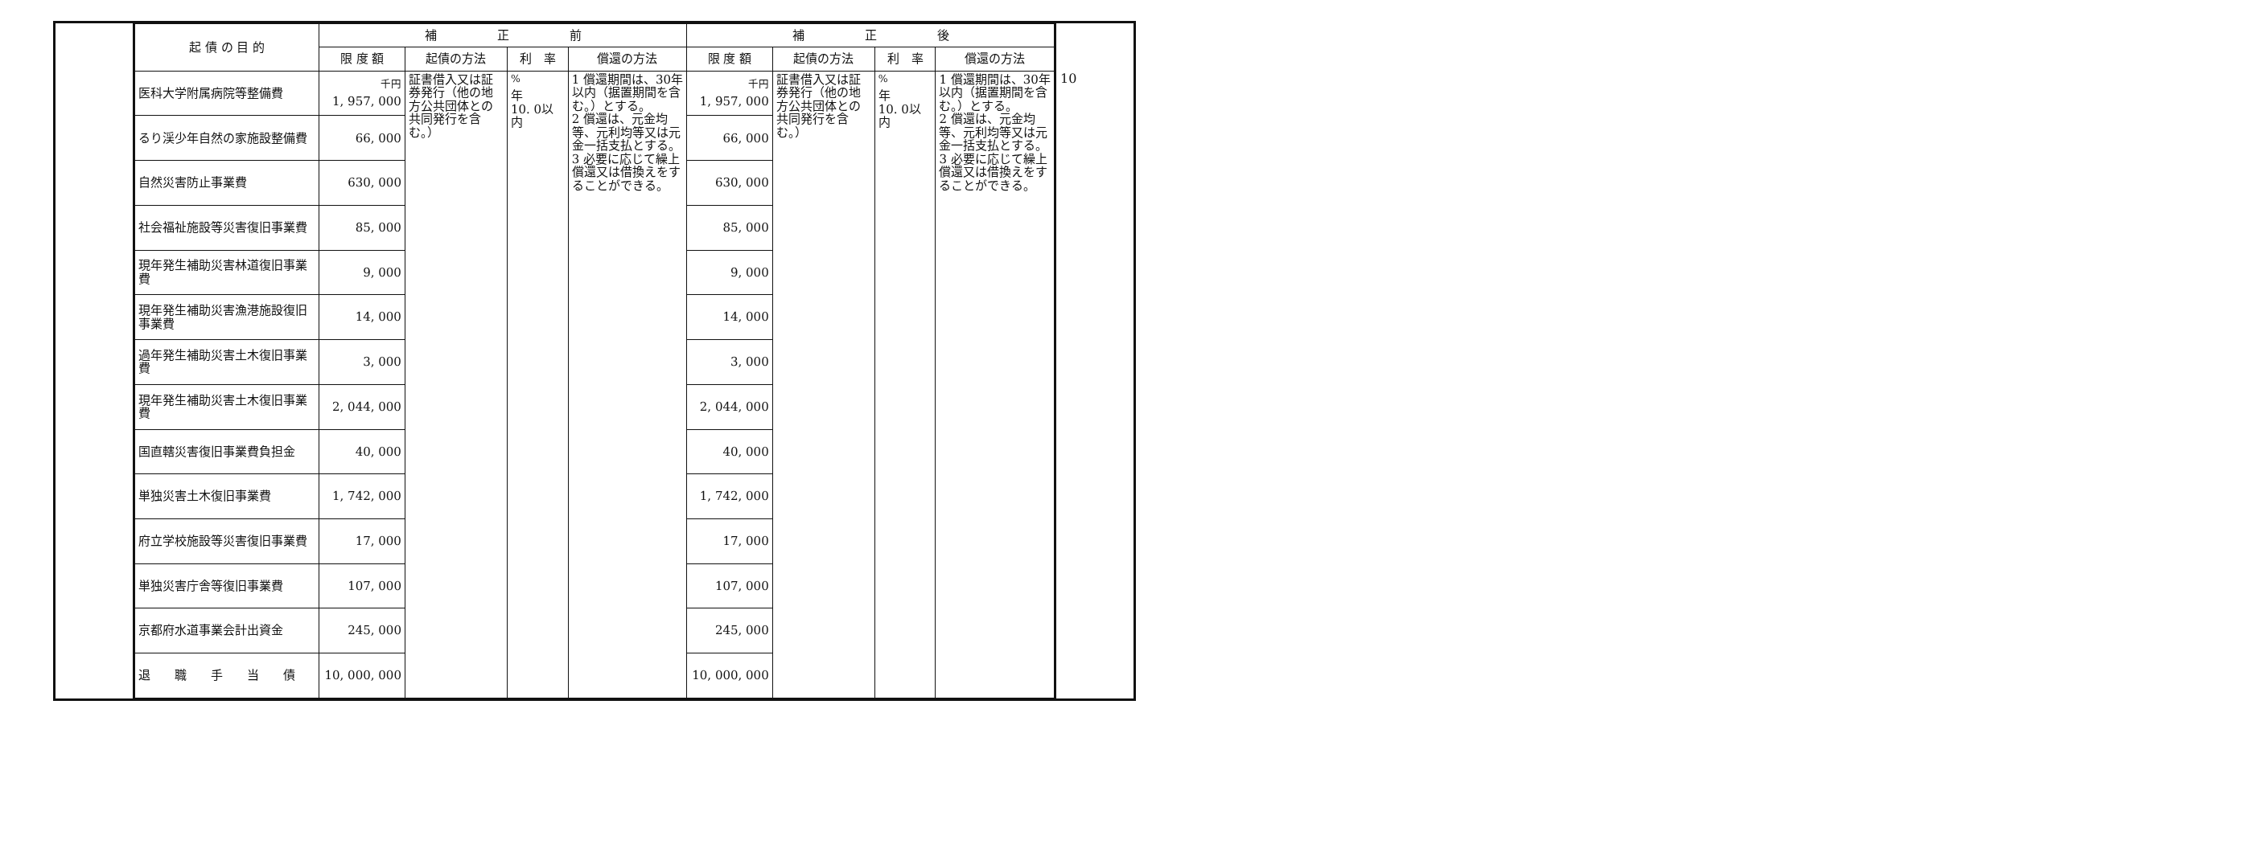10
| 起 債 の 目 的 | 補 正 前 | | | | 補 正 後 | | | |
| --- | --- | --- | --- | --- | --- | --- | --- | --- |
| | 限 度 額 | 起債の方法 | 利 率 | 償還の方法 | 限 度 額 | 起債の方法 | 利 率 | 償還の方法 |
| 医科大学附属病院等整備費 | <sup>千円</sup> 1, 957, 000 | 証書借入又は証券発行（他の地方公共団体との共同発行を含む。） | <sup>%</sup> 年 10. 0以内 | 1 償還期間は、30年以内（据置期間を含む。）とする。 2 償還は、元金均等、元利均等又は元金一括支払とする。 3 必要に応じて繰上償還又は借換えをすることができる。 | <sup>千円</sup> 1, 957, 000 | 証書借入又は証券発行（他の地方公共団体との共同発行を含む。） | <sup>%</sup> 年 10. 0以内 | 1 償還期間は、30年以内（据置期間を含む。）とする。 2 償還は、元金均等、元利均等又は元金一括支払とする。 3 必要に応じて繰上償還又は借換えをすることができる。 |
| るり渓少年自然の家施設整備費 | 66, 000 | | | | 66, 000 | | | |
| 自然災害防止事業費 | 630, 000 | | | | 630, 000 | | | |
| 社会福祉施設等災害復旧事業費 | 85, 000 | | | | 85, 000 | | | |
| 現年発生補助災害林道復旧事業費 | 9, 000 | | | | 9, 000 | | | |
| 現年発生補助災害漁港施設復旧事業費 | 14, 000 | | | | 14, 000 | | | |
| 過年発生補助災害土木復旧事業費 | 3, 000 | | | | 3, 000 | | | |
| 現年発生補助災害土木復旧事業費 | 2, 044, 000 | | | | 2, 044, 000 | | | |
| 国直轄災害復旧事業費負担金 | 40, 000 | | | | 40, 000 | | | |
| 単独災害土木復旧事業費 | 1, 742, 000 | | | | 1, 742, 000 | | | |
| 府立学校施設等災害復旧事業費 | 17, 000 | | | | 17, 000 | | | |
| 単独災害庁舎等復旧事業費 | 107, 000 | | | | 107, 000 | | | |
| 京都府水道事業会計出資金 | 245, 000 | | | | 245, 000 | | | |
| 退 職 手 当 債 | 10, 000, 000 | | | | 10, 000, 000 | | | |